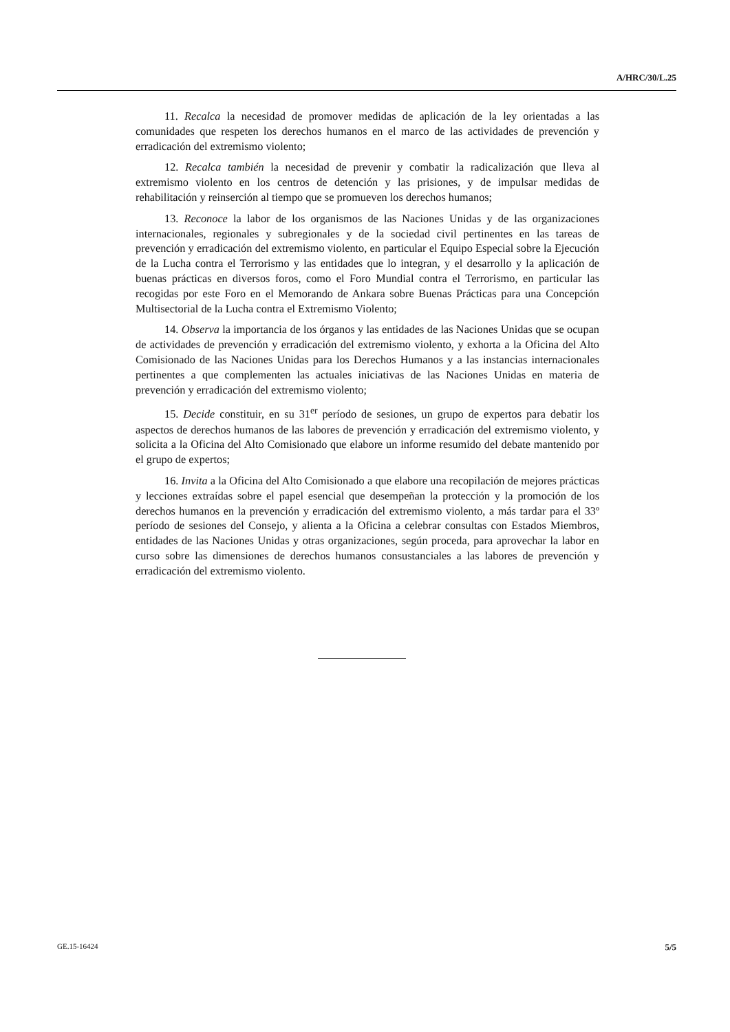A/HRC/30/L.25
11. Recalca la necesidad de promover medidas de aplicación de la ley orientadas a las comunidades que respeten los derechos humanos en el marco de las actividades de prevención y erradicación del extremismo violento;
12. Recalca también la necesidad de prevenir y combatir la radicalización que lleva al extremismo violento en los centros de detención y las prisiones, y de impulsar medidas de rehabilitación y reinserción al tiempo que se promueven los derechos humanos;
13. Reconoce la labor de los organismos de las Naciones Unidas y de las organizaciones internacionales, regionales y subregionales y de la sociedad civil pertinentes en las tareas de prevención y erradicación del extremismo violento, en particular el Equipo Especial sobre la Ejecución de la Lucha contra el Terrorismo y las entidades que lo integran, y el desarrollo y la aplicación de buenas prácticas en diversos foros, como el Foro Mundial contra el Terrorismo, en particular las recogidas por este Foro en el Memorando de Ankara sobre Buenas Prácticas para una Concepción Multisectorial de la Lucha contra el Extremismo Violento;
14. Observa la importancia de los órganos y las entidades de las Naciones Unidas que se ocupan de actividades de prevención y erradicación del extremismo violento, y exhorta a la Oficina del Alto Comisionado de las Naciones Unidas para los Derechos Humanos y a las instancias internacionales pertinentes a que complementen las actuales iniciativas de las Naciones Unidas en materia de prevención y erradicación del extremismo violento;
15. Decide constituir, en su 31<sup>er</sup> período de sesiones, un grupo de expertos para debatir los aspectos de derechos humanos de las labores de prevención y erradicación del extremismo violento, y solicita a la Oficina del Alto Comisionado que elabore un informe resumido del debate mantenido por el grupo de expertos;
16. Invita a la Oficina del Alto Comisionado a que elabore una recopilación de mejores prácticas y lecciones extraídas sobre el papel esencial que desempeñan la protección y la promoción de los derechos humanos en la prevención y erradicación del extremismo violento, a más tardar para el 33º período de sesiones del Consejo, y alienta a la Oficina a celebrar consultas con Estados Miembros, entidades de las Naciones Unidas y otras organizaciones, según proceda, para aprovechar la labor en curso sobre las dimensiones de derechos humanos consustanciales a las labores de prevención y erradicación del extremismo violento.
GE.15-16424 5/5